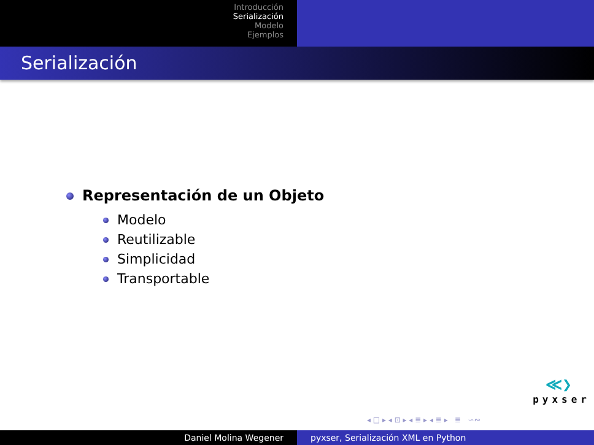Introducción
Serialización
Modelo
Ejemplos
Serialización
Representación de un Objeto
Modelo
Reutilizable
Simplicidad
Transportable
≪❯
pyxser
◂ □ ▸ ◂ ⊡ ▸ ◂ ≣ ▸ ◂ ≣ ▸ ≣ ∽∾
Daniel Molina Wegener pyxser, Serialización XML en Python